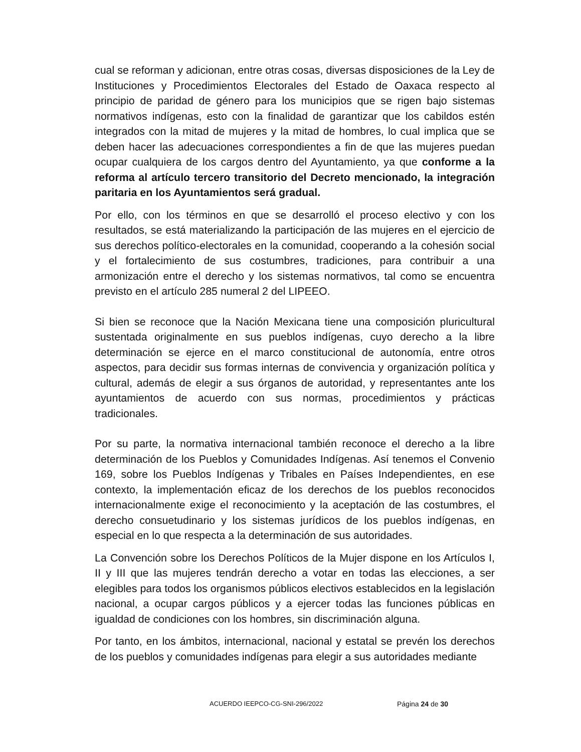cual se reforman y adicionan, entre otras cosas, diversas disposiciones de la Ley de Instituciones y Procedimientos Electorales del Estado de Oaxaca respecto al principio de paridad de género para los municipios que se rigen bajo sistemas normativos indígenas, esto con la finalidad de garantizar que los cabildos estén integrados con la mitad de mujeres y la mitad de hombres, lo cual implica que se deben hacer las adecuaciones correspondientes a fin de que las mujeres puedan ocupar cualquiera de los cargos dentro del Ayuntamiento, ya que conforme a la reforma al artículo tercero transitorio del Decreto mencionado, la integración paritaria en los Ayuntamientos será gradual.
Por ello, con los términos en que se desarrolló el proceso electivo y con los resultados, se está materializando la participación de las mujeres en el ejercicio de sus derechos político-electorales en la comunidad, cooperando a la cohesión social y el fortalecimiento de sus costumbres, tradiciones, para contribuir a una armonización entre el derecho y los sistemas normativos, tal como se encuentra previsto en el artículo 285 numeral 2 del LIPEEO.
Si bien se reconoce que la Nación Mexicana tiene una composición pluricultural sustentada originalmente en sus pueblos indígenas, cuyo derecho a la libre determinación se ejerce en el marco constitucional de autonomía, entre otros aspectos, para decidir sus formas internas de convivencia y organización política y cultural, además de elegir a sus órganos de autoridad, y representantes ante los ayuntamientos de acuerdo con sus normas, procedimientos y prácticas tradicionales.
Por su parte, la normativa internacional también reconoce el derecho a la libre determinación de los Pueblos y Comunidades Indígenas. Así tenemos el Convenio 169, sobre los Pueblos Indígenas y Tribales en Países Independientes, en ese contexto, la implementación eficaz de los derechos de los pueblos reconocidos internacionalmente exige el reconocimiento y la aceptación de las costumbres, el derecho consuetudinario y los sistemas jurídicos de los pueblos indígenas, en especial en lo que respecta a la determinación de sus autoridades.
La Convención sobre los Derechos Políticos de la Mujer dispone en los Artículos I, II y III que las mujeres tendrán derecho a votar en todas las elecciones, a ser elegibles para todos los organismos públicos electivos establecidos en la legislación nacional, a ocupar cargos públicos y a ejercer todas las funciones públicas en igualdad de condiciones con los hombres, sin discriminación alguna.
Por tanto, en los ámbitos, internacional, nacional y estatal se prevén los derechos de los pueblos y comunidades indígenas para elegir a sus autoridades mediante
ACUERDO IEEPCO-CG-SNI-296/2022 Página 24 de 30